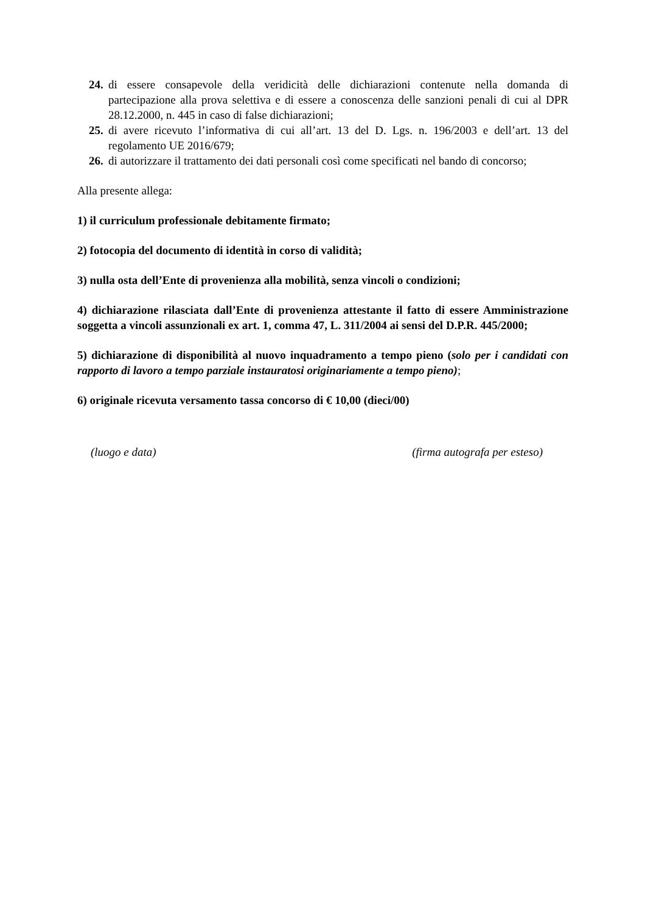24. di essere consapevole della veridicità delle dichiarazioni contenute nella domanda di partecipazione alla prova selettiva e di essere a conoscenza delle sanzioni penali di cui al DPR 28.12.2000, n. 445 in caso di false dichiarazioni;
25. di avere ricevuto l’informativa di cui all’art. 13 del D. Lgs. n. 196/2003 e dell’art. 13 del regolamento UE 2016/679;
26. di autorizzare il trattamento dei dati personali così come specificati nel bando di concorso;
Alla presente allega:
1) il curriculum professionale debitamente firmato;
2) fotocopia del documento di identità in corso di validità;
3) nulla osta dell’Ente di provenienza alla mobilità, senza vincoli o condizioni;
4) dichiarazione rilasciata dall’Ente di provenienza attestante il fatto di essere Amministrazione soggetta a vincoli assunzionali ex art. 1, comma 47, L. 311/2004 ai sensi del D.P.R. 445/2000;
5) dichiarazione di disponibilità al nuovo inquadramento a tempo pieno (solo per i candidati con rapporto di lavoro a tempo parziale instauratosi originariamente a tempo pieno);
6) originale ricevuta versamento tassa concorso di € 10,00 (dieci/00)
(luogo e data) (firma autografa per esteso)